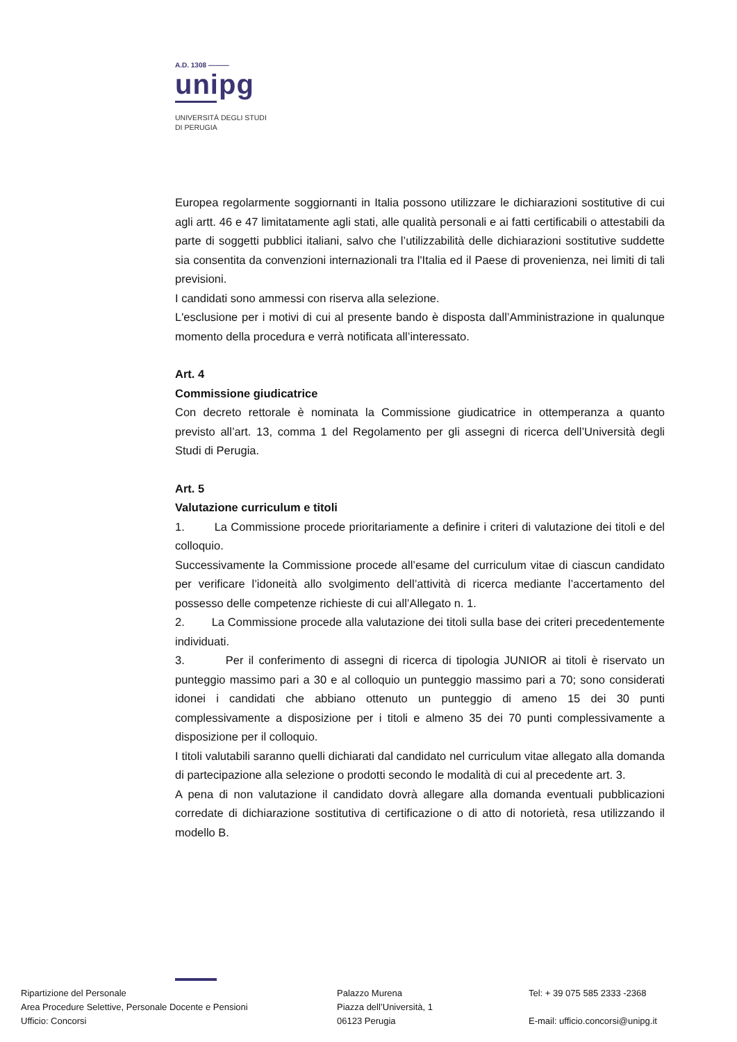A.D. 1308 ———
unipg
UNIVERSITÀ DEGLI STUDI
DI PERUGIA
Europea regolarmente soggiornanti in Italia possono utilizzare le dichiarazioni sostitutive di cui agli artt. 46 e 47 limitatamente agli stati, alle qualità personali e ai fatti certificabili o attestabili da parte di soggetti pubblici italiani, salvo che l’utilizzabilità delle dichiarazioni sostitutive suddette sia consentita da convenzioni internazionali tra l'Italia ed il Paese di provenienza, nei limiti di tali previsioni.
I candidati sono ammessi con riserva alla selezione.
L'esclusione per i motivi di cui al presente bando è disposta dall’Amministrazione in qualunque momento della procedura e verrà notificata all’interessato.
Art. 4
Commissione giudicatrice
Con decreto rettorale è nominata la Commissione giudicatrice in ottemperanza a quanto previsto all’art. 13, comma 1 del Regolamento per gli assegni di ricerca dell’Università degli Studi di Perugia.
Art. 5
Valutazione curriculum e titoli
1. La Commissione procede prioritariamente a definire i criteri di valutazione dei titoli e del colloquio.
Successivamente la Commissione procede all’esame del curriculum vitae di ciascun candidato per verificare l’idoneità allo svolgimento dell’attività di ricerca mediante l’accertamento del possesso delle competenze richieste di cui all’Allegato n. 1.
2. La Commissione procede alla valutazione dei titoli sulla base dei criteri precedentemente individuati.
3. Per il conferimento di assegni di ricerca di tipologia JUNIOR ai titoli è riservato un punteggio massimo pari a 30 e al colloquio un punteggio massimo pari a 70; sono considerati idonei i candidati che abbiano ottenuto un punteggio di ameno 15 dei 30 punti complessivamente a disposizione per i titoli e almeno 35 dei 70 punti complessivamente a disposizione per il colloquio.
I titoli valutabili saranno quelli dichiarati dal candidato nel curriculum vitae allegato alla domanda di partecipazione alla selezione o prodotti secondo le modalità di cui al precedente art. 3.
A pena di non valutazione il candidato dovrà allegare alla domanda eventuali pubblicazioni corredate di dichiarazione sostitutiva di certificazione o di atto di notorietà, resa utilizzando il modello B.
Ripartizione del Personale
Area Procedure Selettive, Personale Docente e Pensioni
Ufficio: Concorsi
Palazzo Murena
Piazza dell’Università, 1
06123 Perugia
Tel: + 39 075 585 2333 -2368
E-mail: ufficio.concorsi@unipg.it